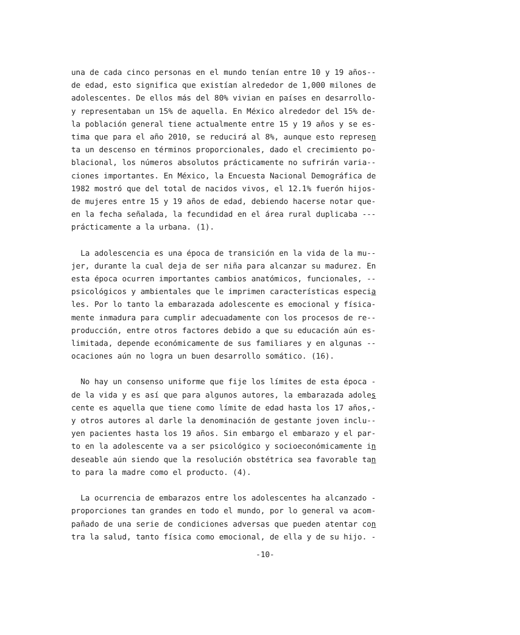una de cada cinco personas en el mundo tenían entre 10 y 19 años-- de edad, esto significa que existían alrededor de 1,000 milones de adolescentes. De ellos más del 80% vivian en países en desarrollo- y representaban un 15% de aquella. En México alrededor del 15% de- la población general tiene actualmente entre 15 y 19 años y se es- tima que para el año 2010, se reducirá al 8%, aunque esto represen ta un descenso en términos proporcionales, dado el crecimiento po- blacional, los números absolutos prácticamente no sufrirán varia-- ciones importantes. En México, la Encuesta Nacional Demográfica de 1982 mostró que del total de nacidos vivos, el 12.1% fuerón hijos- de mujeres entre 15 y 19 años de edad, debiendo hacerse notar que- en la fecha señalada, la fecundidad en el área rural duplicaba --- prácticamente a la urbana. (1).
La adolescencia es una época de transición en la vida de la mu-- jer, durante la cual deja de ser niña para alcanzar su madurez. En esta época ocurren importantes cambios anatómicos, funcionales, -- psicológicos y ambientales que le imprimen características especia les. Por lo tanto la embarazada adolescente es emocional y física- mente inmadura para cumplir adecuadamente con los procesos de re-- producción, entre otros factores debido a que su educación aún es- limitada, depende económicamente de sus familiares y en algunas -- ocaciones aún no logra un buen desarrollo somático. (16).
No hay un consenso uniforme que fije los límites de esta época - de la vida y es así que para algunos autores, la embarazada adoles cente es aquella que tiene como límite de edad hasta los 17 años,- y otros autores al darle la denominación de gestante joven inclu-- yen pacientes hasta los 19 años. Sin embargo el embarazo y el par- to en la adolescente va a ser psicológico y socioeconómicamente in deseable aún siendo que la resolución obstétrica sea favorable tan to para la madre como el producto. (4).
La ocurrencia de embarazos entre los adolescentes ha alcanzado - proporciones tan grandes en todo el mundo, por lo general va acom- pañado de una serie de condiciones adversas que pueden atentar con tra la salud, tanto física como emocional, de ella y de su hijo. -
-10-